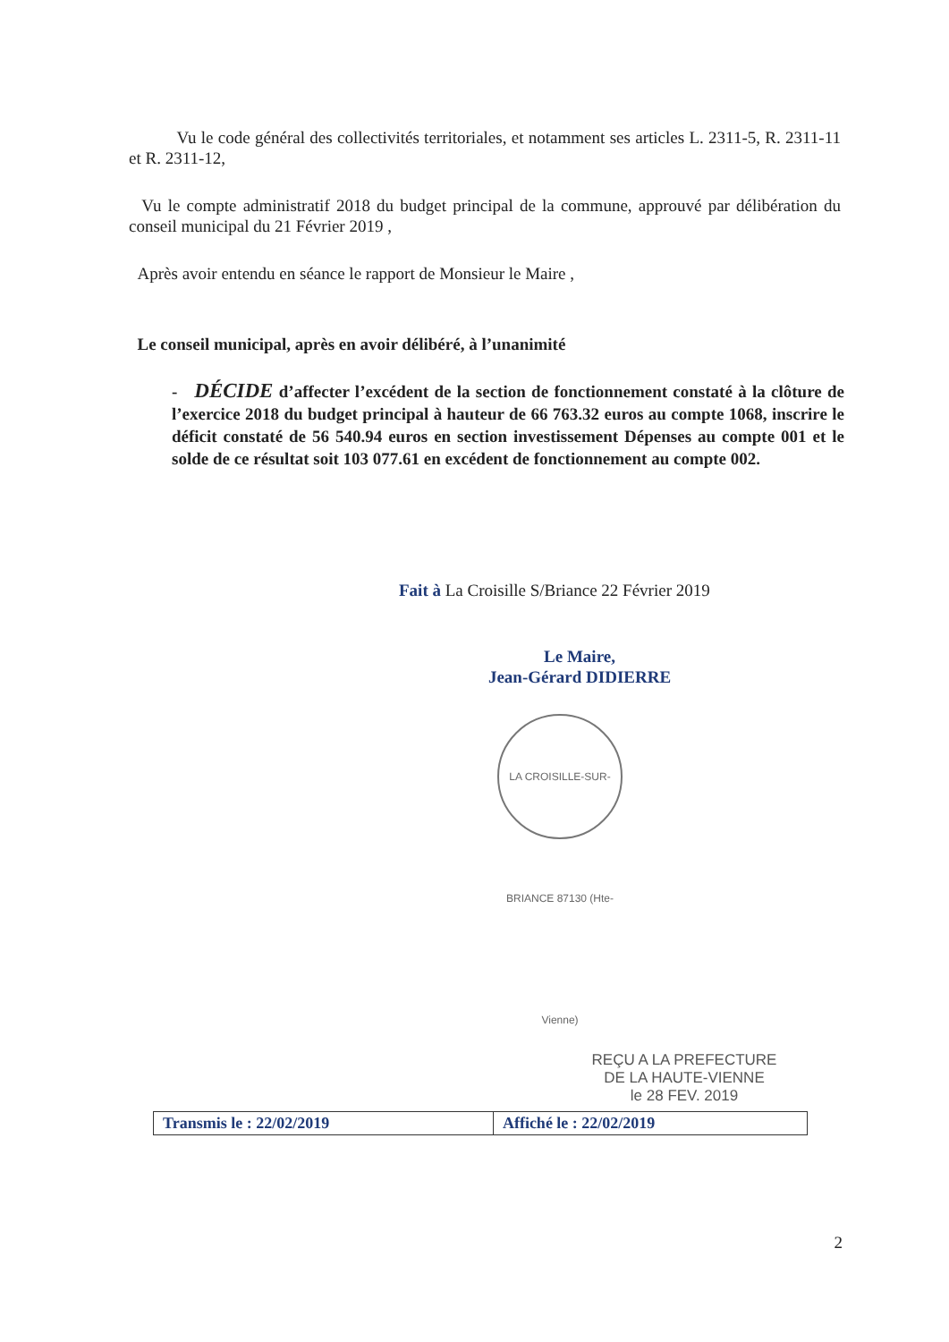Vu le code général des collectivités territoriales, et notamment ses articles L. 2311-5, R. 2311-11 et R. 2311-12,
Vu le compte administratif 2018 du budget principal de la commune, approuvé par délibération du conseil municipal du 21 Février 2019 ,
Après avoir entendu en séance le rapport de Monsieur le Maire ,
Le conseil municipal, après en avoir délibéré, à l’unanimité
- DÉCIDE d’affecter l’excédent de la section de fonctionnement constaté à la clôture de l’exercice 2018 du budget principal à hauteur de 66 763.32 euros au compte 1068, inscrire le déficit constaté de 56 540.94 euros en section investissement Dépenses au compte 001 et le solde de ce résultat soit 103 077.61 en excédent de fonctionnement au compte 002.
Fait à La Croisille S/Briance 22 Février 2019
Le Maire,
Jean-Gérard DIDIERRE
LA CROISILLE-SUR-BRIANCE 87130 (Hte-Vienne)
REÇU A LA PREFECTURE
DE LA HAUTE-VIENNE
le 28 FEV. 2019
| Transmis le : 22/02/2019 | Affiché le : 22/02/2019 |
2